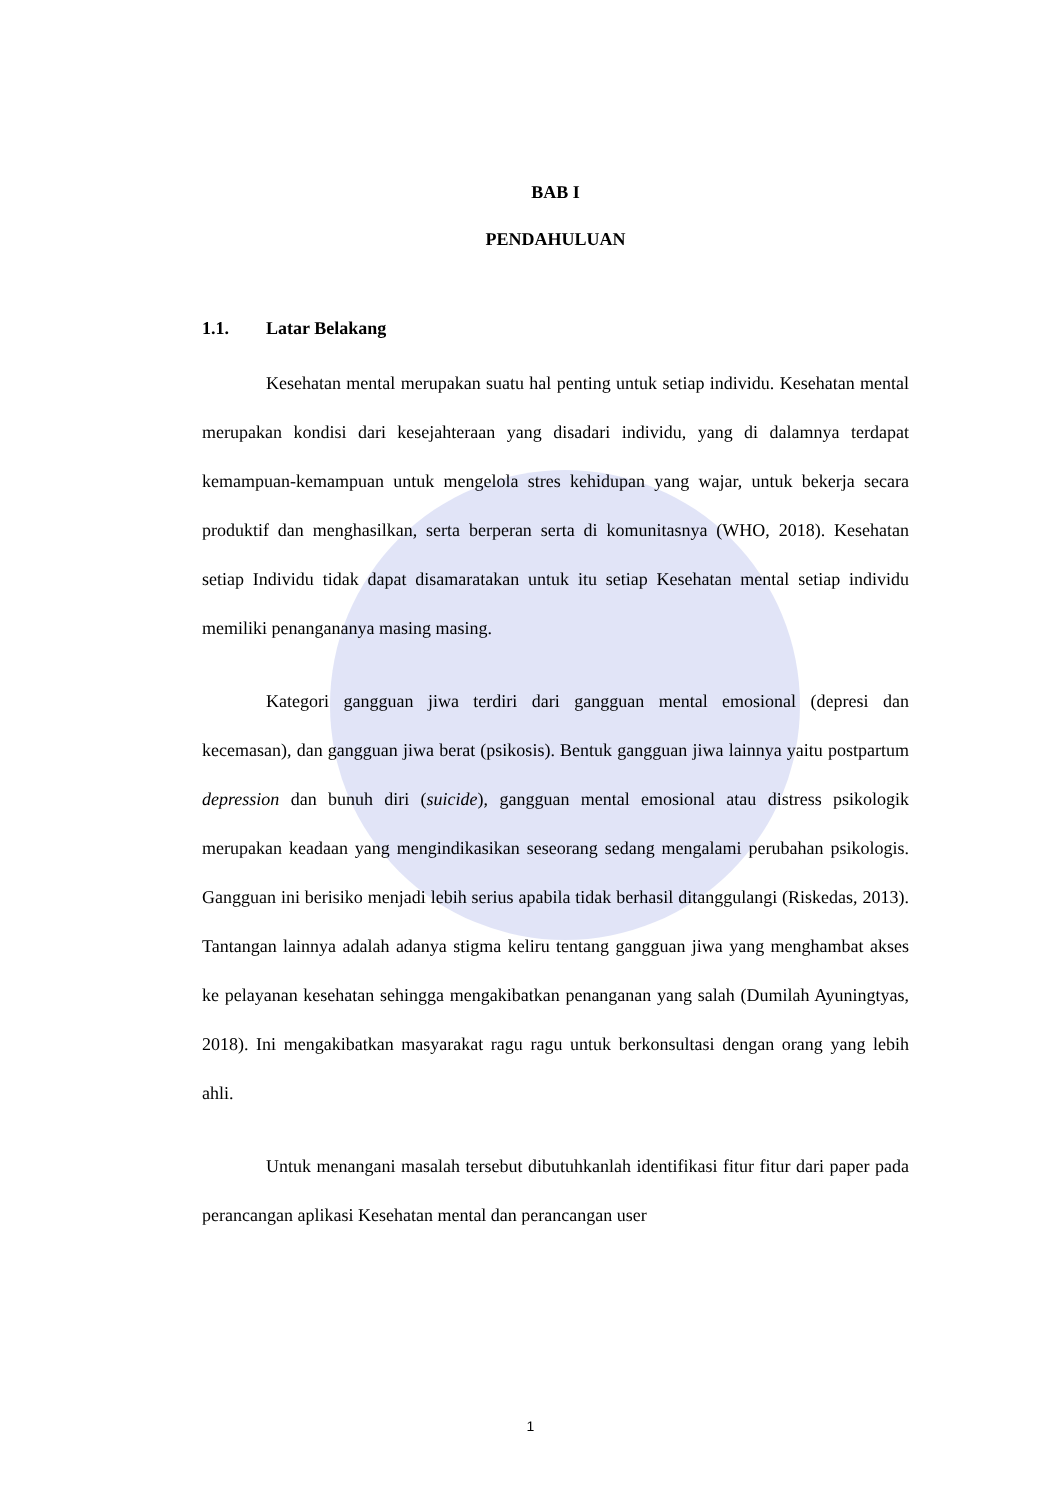BAB I
PENDAHULUAN
1.1. Latar Belakang
Kesehatan mental merupakan suatu hal penting untuk setiap individu. Kesehatan mental merupakan kondisi dari kesejahteraan yang disadari individu, yang di dalamnya terdapat kemampuan-kemampuan untuk mengelola stres kehidupan yang wajar, untuk bekerja secara produktif dan menghasilkan, serta berperan serta di komunitasnya (WHO, 2018). Kesehatan setiap Individu tidak dapat disamaratakan untuk itu setiap Kesehatan mental setiap individu memiliki penangananya masing masing.
Kategori gangguan jiwa terdiri dari gangguan mental emosional (depresi dan kecemasan), dan gangguan jiwa berat (psikosis). Bentuk gangguan jiwa lainnya yaitu postpartum depression dan bunuh diri (suicide), gangguan mental emosional atau distress psikologik merupakan keadaan yang mengindikasikan seseorang sedang mengalami perubahan psikologis. Gangguan ini berisiko menjadi lebih serius apabila tidak berhasil ditanggulangi (Riskedas, 2013). Tantangan lainnya adalah adanya stigma keliru tentang gangguan jiwa yang menghambat akses ke pelayanan kesehatan sehingga mengakibatkan penanganan yang salah (Dumilah Ayuningtyas, 2018). Ini mengakibatkan masyarakat ragu ragu untuk berkonsultasi dengan orang yang lebih ahli.
Untuk menangani masalah tersebut dibutuhkanlah identifikasi fitur fitur dari paper pada perancangan aplikasi Kesehatan mental dan perancangan user
1